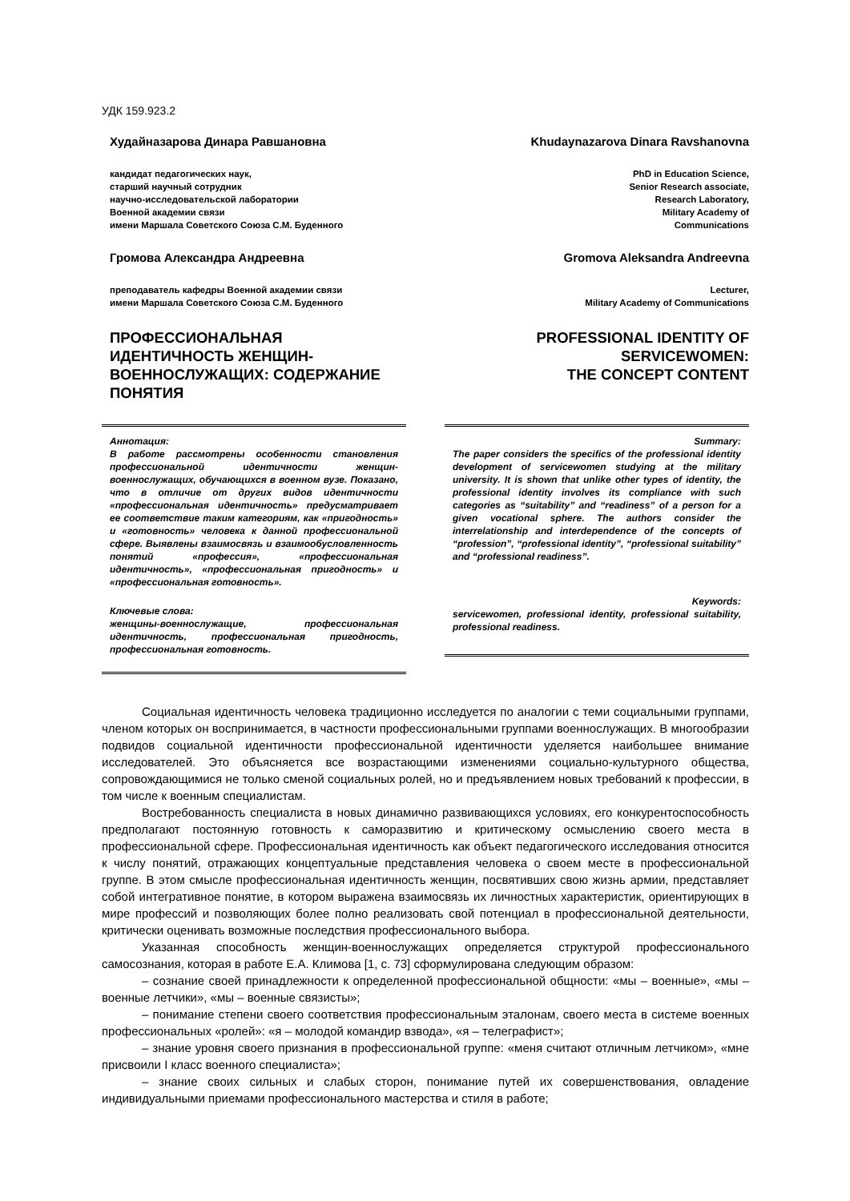УДК 159.923.2
Худайназарова Динара Равшановна
кандидат педагогических наук,
старший научный сотрудник
научно-исследовательской лаборатории
Военной академии связи
имени Маршала Советского Союза С.М. Буденного
Громова Александра Андреевна
преподаватель кафедры Военной академии связи
имени Маршала Советского Союза С.М. Буденного
ПРОФЕССИОНАЛЬНАЯ ИДЕНТИЧНОСТЬ ЖЕНЩИН-ВОЕННОСЛУЖАЩИХ: СОДЕРЖАНИЕ ПОНЯТИЯ
Khudaynazarova Dinara Ravshanovna
PhD in Education Science,
Senior Research associate,
Research Laboratory,
Military Academy of
Communications
Gromova Aleksandra Andreevna
Lecturer,
Military Academy of Communications
PROFESSIONAL IDENTITY OF SERVICEWOMEN:
THE CONCEPT CONTENT
Аннотация:
В работе рассмотрены особенности становления профессиональной идентичности женщин-военнослужащих, обучающихся в военном вузе. Показано, что в отличие от других видов идентичности «профессиональная идентичность» предусматривает ее соответствие таким категориям, как «пригодность» и «готовность» человека к данной профессиональной сфере. Выявлены взаимосвязь и взаимообусловленность понятий «профессия», «профессиональная идентичность», «профессиональная пригодность» и «профессиональная готовность».
Ключевые слова:
женщины-военнослужащие, профессиональная идентичность, профессиональная пригодность, профессиональная готовность.
Summary:
The paper considers the specifics of the professional identity development of servicewomen studying at the military university. It is shown that unlike other types of identity, the professional identity involves its compliance with such categories as “suitability” and “readiness” of a person for a given vocational sphere. The authors consider the interrelationship and interdependence of the concepts of “profession”, “professional identity”, “professional suitability” and “professional readiness”.
Keywords:
servicewomen, professional identity, professional suitability, professional readiness.
Социальная идентичность человека традиционно исследуется по аналогии с теми социальными группами, членом которых он воспринимается, в частности профессиональными группами военнослужащих. В многообразии подвидов социальной идентичности профессиональной идентичности уделяется наибольшее внимание исследователей. Это объясняется все возрастающими изменениями социально-культурного общества, сопровождающимися не только сменой социальных ролей, но и предъявлением новых требований к профессии, в том числе к военным специалистам.
Востребованность специалиста в новых динамично развивающихся условиях, его конкурентоспособность предполагают постоянную готовность к саморазвитию и критическому осмыслению своего места в профессиональной сфере. Профессиональная идентичность как объект педагогического исследования относится к числу понятий, отражающих концептуальные представления человека о своем месте в профессиональной группе. В этом смысле профессиональная идентичность женщин, посвятивших свою жизнь армии, представляет собой интегративное понятие, в котором выражена взаимосвязь их личностных характеристик, ориентирующих в мире профессий и позволяющих более полно реализовать свой потенциал в профессиональной деятельности, критически оценивать возможные последствия профессионального выбора.
Указанная способность женщин-военнослужащих определяется структурой профессионального самосознания, которая в работе Е.А. Климова [1, с. 73] сформулирована следующим образом:
– сознание своей принадлежности к определенной профессиональной общности: «мы – военные», «мы – военные летчики», «мы – военные связисты»;
– понимание степени своего соответствия профессиональным эталонам, своего места в системе военных профессиональных «ролей»: «я – молодой командир взвода», «я – телеграфист»;
– знание уровня своего признания в профессиональной группе: «меня считают отличным летчиком», «мне присвоили I класс военного специалиста»;
– знание своих сильных и слабых сторон, понимание путей их совершенствования, овладение индивидуальными приемами профессионального мастерства и стиля в работе;